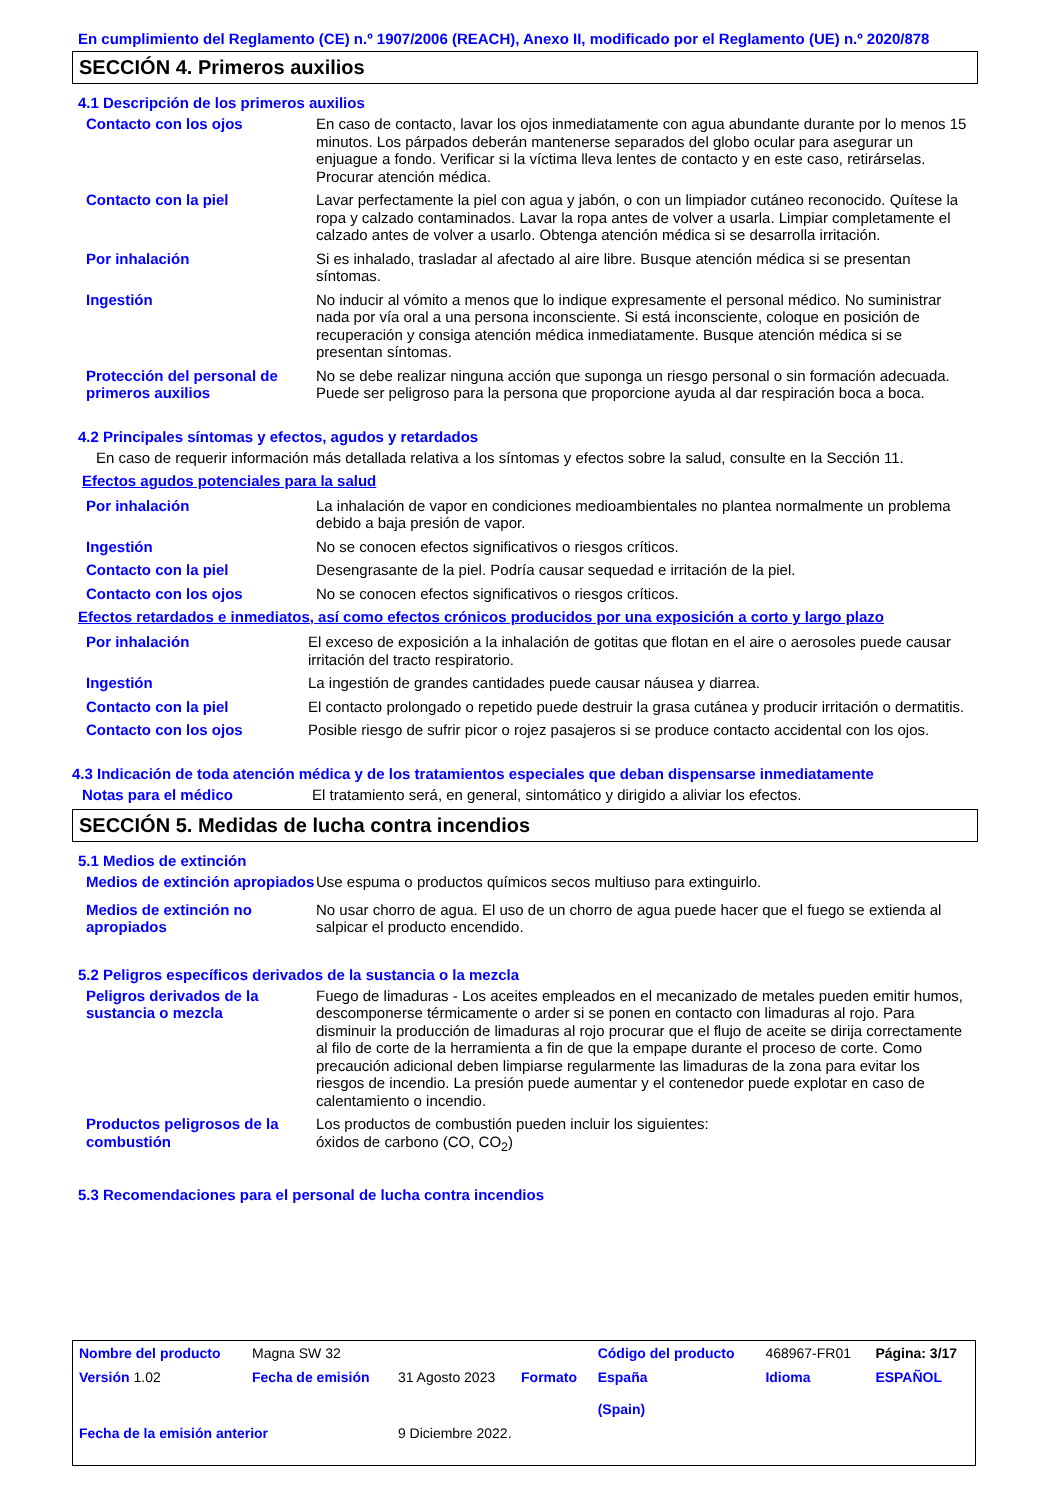En cumplimiento del Reglamento (CE) n.º 1907/2006 (REACH), Anexo II, modificado por el Reglamento (UE) n.º 2020/878
SECCIÓN 4. Primeros auxilios
4.1 Descripción de los primeros auxilios
Contacto con los ojos En caso de contacto, lavar los ojos inmediatamente con agua abundante durante por lo menos 15 minutos. Los párpados deberán mantenerse separados del globo ocular para asegurar un enjuague a fondo. Verificar si la víctima lleva lentes de contacto y en este caso, retirárselas. Procurar atención médica.
Contacto con la piel Lavar perfectamente la piel con agua y jabón, o con un limpiador cutáneo reconocido. Quítese la ropa y calzado contaminados. Lavar la ropa antes de volver a usarla. Limpiar completamente el calzado antes de volver a usarlo. Obtenga atención médica si se desarrolla irritación.
Por inhalación Si es inhalado, trasladar al afectado al aire libre. Busque atención médica si se presentan síntomas.
Ingestión No inducir al vómito a menos que lo indique expresamente el personal médico. No suministrar nada por vía oral a una persona inconsciente. Si está inconsciente, coloque en posición de recuperación y consiga atención médica inmediatamente. Busque atención médica si se presentan síntomas.
Protección del personal de primeros auxilios
No se debe realizar ninguna acción que suponga un riesgo personal o sin formación adecuada. Puede ser peligroso para la persona que proporcione ayuda al dar respiración boca a boca.
4.2 Principales síntomas y efectos, agudos y retardados
En caso de requerir información más detallada relativa a los síntomas y efectos sobre la salud, consulte en la Sección 11.
Efectos agudos potenciales para la salud
Por inhalación La inhalación de vapor en condiciones medioambientales no plantea normalmente un problema debido a baja presión de vapor.
Ingestión No se conocen efectos significativos o riesgos críticos.
Contacto con la piel Desengrasante de la piel. Podría causar sequedad e irritación de la piel.
Contacto con los ojos No se conocen efectos significativos o riesgos críticos.
Efectos retardados e inmediatos, así como efectos crónicos producidos por una exposición a corto y largo plazo
Por inhalación El exceso de exposición a la inhalación de gotitas que flotan en el aire o aerosoles puede causar irritación del tracto respiratorio.
Ingestión La ingestión de grandes cantidades puede causar náusea y diarrea.
Contacto con la piel El contacto prolongado o repetido puede destruir la grasa cutánea y producir irritación o dermatitis.
Contacto con los ojos Posible riesgo de sufrir picor o rojez pasajeros si se produce contacto accidental con los ojos.
4.3 Indicación de toda atención médica y de los tratamientos especiales que deban dispensarse inmediatamente
Notas para el médico El tratamiento será, en general, sintomático y dirigido a aliviar los efectos.
SECCIÓN 5. Medidas de lucha contra incendios
5.1 Medios de extinción
Medios de extinción apropiados
Use espuma o productos químicos secos multiuso para extinguirlo.
Medios de extinción no apropiados
No usar chorro de agua. El uso de un chorro de agua puede hacer que el fuego se extienda al salpicar el producto encendido.
5.2 Peligros específicos derivados de la sustancia o la mezcla
Peligros derivados de la sustancia o mezcla
Fuego de limaduras - Los aceites empleados en el mecanizado de metales pueden emitir humos, descomponerse térmicamente o arder si se ponen en contacto con limaduras al rojo. Para disminuir la producción de limaduras al rojo procurar que el flujo de aceite se dirija correctamente al filo de corte de la herramienta a fin de que la empape durante el proceso de corte. Como precaución adicional deben limpiarse regularmente las limaduras de la zona para evitar los riesgos de incendio. La presión puede aumentar y el contenedor puede explotar en caso de calentamiento o incendio.
Productos peligrosos de la combustión
Los productos de combustión pueden incluir los siguientes:
óxidos de carbono (CO, CO<sub>2</sub>)
5.3 Recomendaciones para el personal de lucha contra incendios
| Nombre del producto | Magna SW 32 | | | Código del producto | 468967-FR01 | Página: 3/17 |
| Versión 1.02 | Fecha de emisión | 31 Agosto 2023 | Formato | España (Spain) | Idioma | ESPAÑOL |
| Fecha de la emisión anterior | | 9 Diciembre 2022. | | | | |